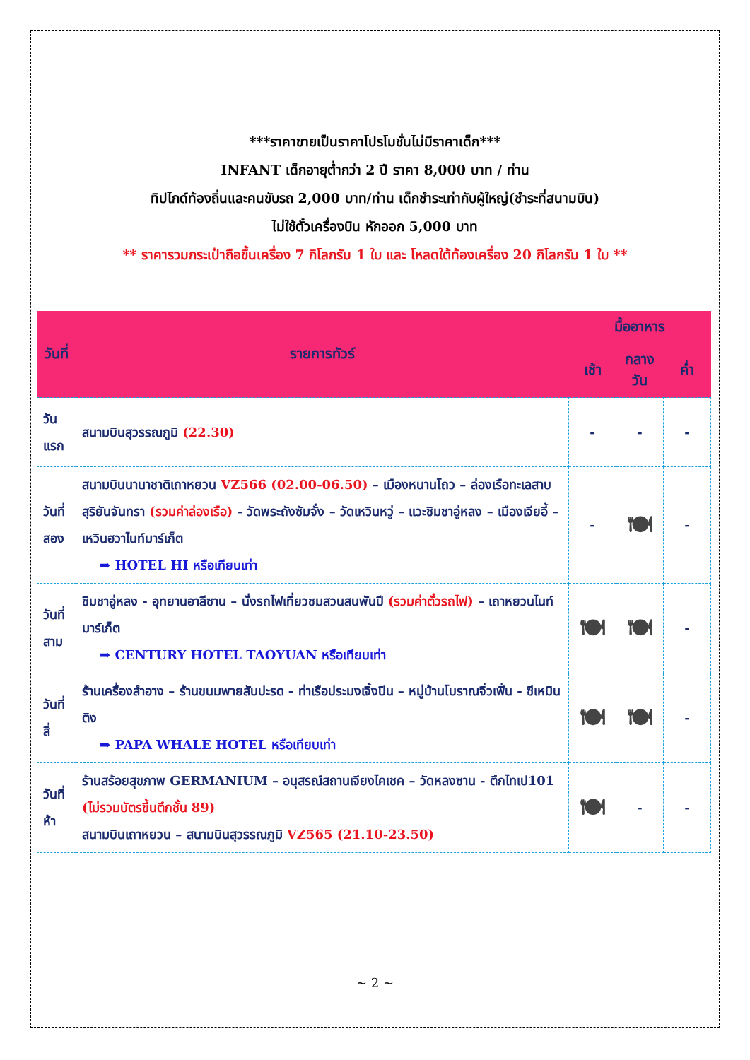***ราคาขายเป็นราคาโปรโมชั่นไม่มีราคาเด็ก***
INFANT เด็กอายุต่ำกว่า 2 ปี ราคา 8,000 บาท / ท่าน
ทิปไกด์ท้องถิ่นและคนขับรถ 2,000 บาท/ท่าน เด็กชำระเท่ากับผู้ใหญ่(ชำระที่สนามบิน)
ไม่ใช้ตั๋วเครื่องบิน หักออก 5,000 บาท
** ราคารวมกระเป๋าถือขึ้นเครื่อง 7 กิโลกรัม 1 ใบ และ โหลดใต้ท้องเครื่อง 20 กิโลกรัม 1 ใบ **
| วันที่ | รายการทัวร์ | มื้ออาหาร | | |
| --- | --- | --- | --- | --- |
| | | เช้า | กลางวัน | ค่ำ |
| วันแรก | สนามบินสุวรรณภูมิ (22.30) | - | - | - |
| วันที่ สอง | สนามบินนานาชาติเถาหยวน VZ566 (02.00-06.50) – เมืองหนานโถว – ล่องเรือทะเลสาบสุริยันจันทรา (รวมค่าล่องเรือ) - วัดพระถังซัมจั๋ง – วัดเหวินหวู่ – แวะชิมชาอู่หลง – เมืองเจียอี้ – เหวินฮวาไนท์มาร์เก็ต ➡ HOTEL HI หรือเทียบเท่า | - | 🍽 | - |
| วันที่ สาม | ชิมชาอู่หลง - อุทยานอาลีซาน – นั่งรถไฟเที่ยวชมสวนสนพันปี (รวมค่าตั๋วรถไฟ) – เถาหยวนไนท์มาร์เก็ต ➡ CENTURY HOTEL TAOYUAN หรือเทียบเท่า | 🍽 | 🍽 | - |
| วันที่สี่ | ร้านเครื่องสำอาง – ร้านขนมพายสับปะรด - ท่าเรือประมงเจิ้งปิน – หมู่บ้านโบราณจิ่วเฟิ่น - ซีเหมินติง ➡ PAPA WHALE HOTEL หรือเทียบเท่า | 🍽 | 🍽 | - |
| วันที่ห้า | ร้านสร้อยสุขภาพ GERMANIUM – อนุสรณ์สถานเจียงไคเชค – วัดหลงซาน - ตึกไทเป101 (ไม่รวมบัตรขึ้นตึกชั้น 89) สนามบินเถาหยวน – สนามบินสุวรรณภูมิ VZ565 (21.10-23.50) | 🍽 | - | - |
~ 2 ~